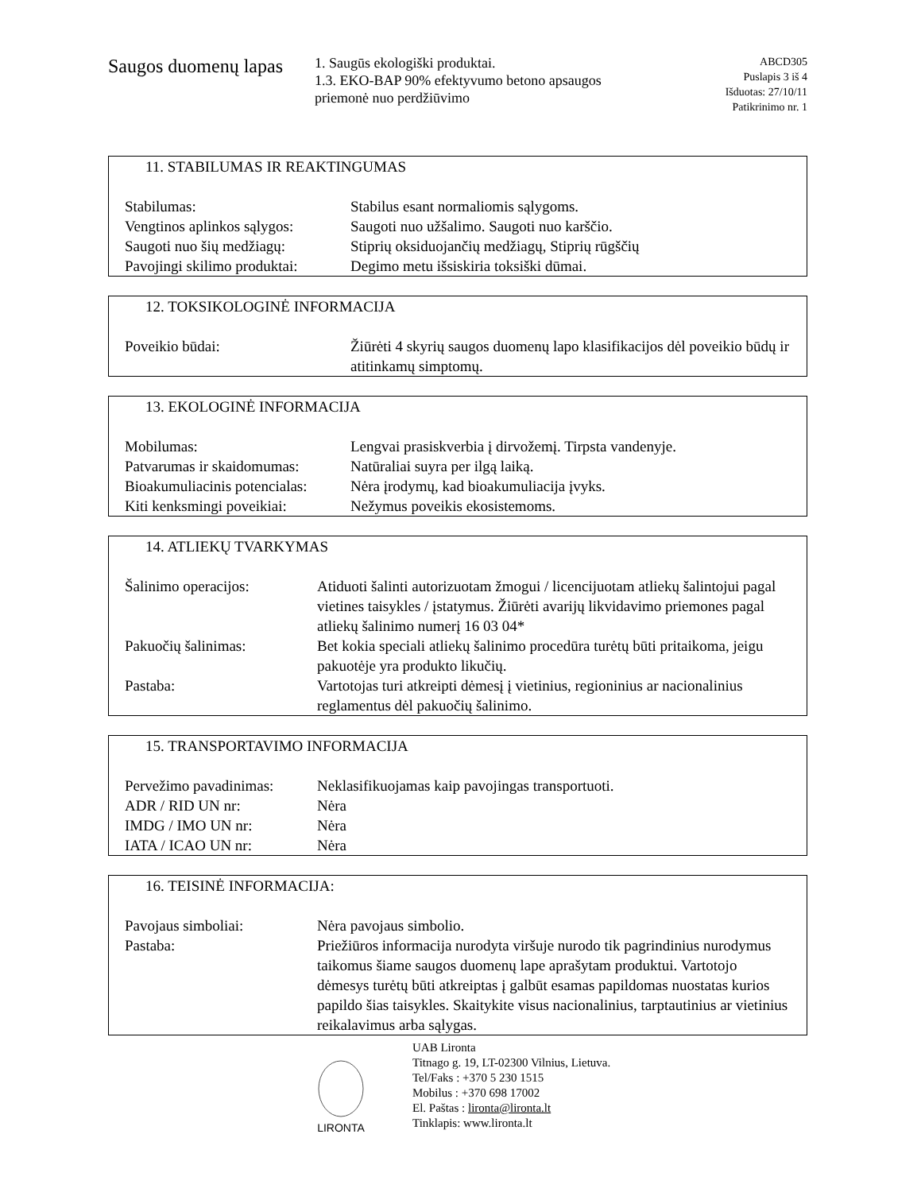Saugos duomenų lapas
1. Saugūs ekologiški produktai.
1.3. EKO-BAP 90% efektyvumo betono apsaugos priemonė nuo perdžiūvimo
ABCD305
Puslapis 3 iš 4
Išduotas: 27/10/11
Patikrinimo nr. 1
11. STABILUMAS IR REAKTINGUMAS
| Stabilumas: | Stabilus esant normaliomis sąlygoms. |
| Vengtinos aplinkos sąlygos: | Saugoti nuo užšalimo. Saugoti nuo karščio. |
| Saugoti nuo šių medžiagų: | Stiprių oksiduojančių medžiagų, Stiprių rūgščių |
| Pavojingi skilimo produktai: | Degimo metu išsiskiria toksiški dūmai. |
12. TOKSIKOLOGINĖ INFORMACIJA
| Poveikio būdai: | Žiūrėti 4 skyrių saugos duomenų lapo klasifikacijos dėl poveikio būdų ir atitinkamų simptomų. |
13. EKOLOGINĖ INFORMACIJA
| Mobilumas: | Lengvai prasiskverbia į dirvožemį. Tirpsta vandenyje. |
| Patvarumas ir skaidomumas: | Natūraliai suyra per ilgą laiką. |
| Bioakumuliacinis potencialas: | Nėra įrodymų, kad bioakumuliacija įvyks. |
| Kiti kenksmingi poveikiai: | Nežymus poveikis ekosistemoms. |
14. ATLIEKŲ TVARKYMAS
| Šalinimo operacijos: | Atiduoti šalinti autorizuotam žmogui / licencijuotam atliekų šalintojui pagal vietines taisykles / įstatymus. Žiūrėti avarijų likvidavimo priemones pagal atliekų šalinimo numerį 16 03 04* |
| Pakuočių šalinimas: | Bet kokia speciali atliekų šalinimo procedūra turėtų būti pritaikoma, jeigu pakuotėje yra produkto likučių. |
| Pastaba: | Vartotojas turi atkreipti dėmesį į vietinius, regioninius ar nacionalinius reglamentus dėl pakuočių šalinimo. |
15. TRANSPORTAVIMO INFORMACIJA
| Pervežimo pavadinimas: | Neklasifikuojamas kaip pavojingas transportuoti. |
| ADR / RID UN nr: | Nėra |
| IMDG / IMO UN nr: | Nėra |
| IATA / ICAO UN nr: | Nėra |
16. TEISINĖ INFORMACIJA:
| Pavojaus simboliai: | Nėra pavojaus simbolio. |
| Pastaba: | Priežiūros informacija nurodyta viršuje nurodo tik pagrindinius nurodymus taikomus šiame saugos duomenų lape aprašytam produktui. Vartotojo dėmesys turėtų būti atkreiptas į galbūt esamas papildomas nuostatas kurios papildo šias taisykles. Skaitykite visus nacionalinius, tarptautinius ar vietinius reikalavimus arba sąlygas. |
LIRONTA
UAB Lironta
Titnago g. 19, LT-02300 Vilnius, Lietuva.
Tel/Faks : +370 5 230 1515
Mobilus : +370 698 17002
El. Paštas : lironta@lironta.lt
Tinklapis: www.lironta.lt